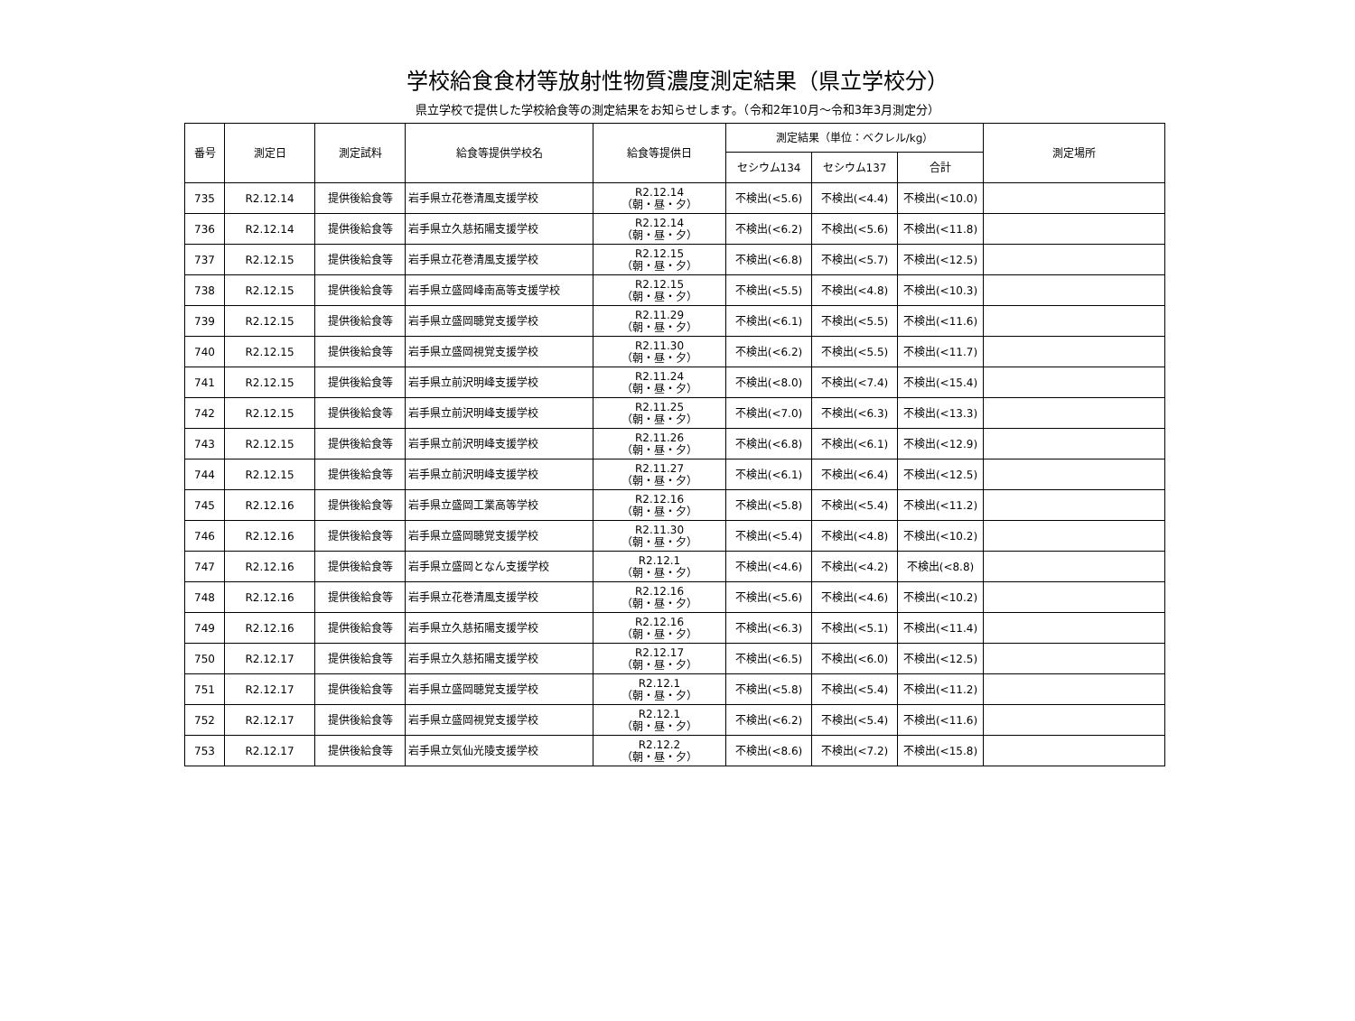学校給食食材等放射性物質濃度測定結果（県立学校分）
県立学校で提供した学校給食等の測定結果をお知らせします。（令和2年10月～令和3年3月測定分）
| 番号 | 測定日 | 測定試料 | 給食等提供学校名 | 給食等提供日 | 測定結果（単位：ベクレル/kg） | | | 測定場所 |
| --- | --- | --- | --- | --- | --- | --- | --- | --- |
| | | | | | セシウム134 | セシウム137 | 合計 | |
| 735 | R2.12.14 | 提供後給食等 | 岩手県立花巻清風支援学校 | R2.12.14 （朝・昼・夕） | 不検出(<5.6) | 不検出(<4.4) | 不検出(<10.0) | |
| 736 | R2.12.14 | 提供後給食等 | 岩手県立久慈拓陽支援学校 | R2.12.14 （朝・昼・夕） | 不検出(<6.2) | 不検出(<5.6) | 不検出(<11.8) | |
| 737 | R2.12.15 | 提供後給食等 | 岩手県立花巻清風支援学校 | R2.12.15 （朝・昼・夕） | 不検出(<6.8) | 不検出(<5.7) | 不検出(<12.5) | |
| 738 | R2.12.15 | 提供後給食等 | 岩手県立盛岡峰南高等支援学校 | R2.12.15 （朝・昼・夕） | 不検出(<5.5) | 不検出(<4.8) | 不検出(<10.3) | |
| 739 | R2.12.15 | 提供後給食等 | 岩手県立盛岡聴覚支援学校 | R2.11.29 （朝・昼・夕） | 不検出(<6.1) | 不検出(<5.5) | 不検出(<11.6) | |
| 740 | R2.12.15 | 提供後給食等 | 岩手県立盛岡視覚支援学校 | R2.11.30 （朝・昼・夕） | 不検出(<6.2) | 不検出(<5.5) | 不検出(<11.7) | |
| 741 | R2.12.15 | 提供後給食等 | 岩手県立前沢明峰支援学校 | R2.11.24 （朝・昼・夕） | 不検出(<8.0) | 不検出(<7.4) | 不検出(<15.4) | |
| 742 | R2.12.15 | 提供後給食等 | 岩手県立前沢明峰支援学校 | R2.11.25 （朝・昼・夕） | 不検出(<7.0) | 不検出(<6.3) | 不検出(<13.3) | |
| 743 | R2.12.15 | 提供後給食等 | 岩手県立前沢明峰支援学校 | R2.11.26 （朝・昼・夕） | 不検出(<6.8) | 不検出(<6.1) | 不検出(<12.9) | |
| 744 | R2.12.15 | 提供後給食等 | 岩手県立前沢明峰支援学校 | R2.11.27 （朝・昼・夕） | 不検出(<6.1) | 不検出(<6.4) | 不検出(<12.5) | |
| 745 | R2.12.16 | 提供後給食等 | 岩手県立盛岡工業高等学校 | R2.12.16 （朝・昼・夕） | 不検出(<5.8) | 不検出(<5.4) | 不検出(<11.2) | |
| 746 | R2.12.16 | 提供後給食等 | 岩手県立盛岡聴覚支援学校 | R2.11.30 （朝・昼・夕） | 不検出(<5.4) | 不検出(<4.8) | 不検出(<10.2) | |
| 747 | R2.12.16 | 提供後給食等 | 岩手県立盛岡となん支援学校 | R2.12.1 （朝・昼・夕） | 不検出(<4.6) | 不検出(<4.2) | 不検出(<8.8) | |
| 748 | R2.12.16 | 提供後給食等 | 岩手県立花巻清風支援学校 | R2.12.16 （朝・昼・夕） | 不検出(<5.6) | 不検出(<4.6) | 不検出(<10.2) | |
| 749 | R2.12.16 | 提供後給食等 | 岩手県立久慈拓陽支援学校 | R2.12.16 （朝・昼・夕） | 不検出(<6.3) | 不検出(<5.1) | 不検出(<11.4) | |
| 750 | R2.12.17 | 提供後給食等 | 岩手県立久慈拓陽支援学校 | R2.12.17 （朝・昼・夕） | 不検出(<6.5) | 不検出(<6.0) | 不検出(<12.5) | |
| 751 | R2.12.17 | 提供後給食等 | 岩手県立盛岡聴覚支援学校 | R2.12.1 （朝・昼・夕） | 不検出(<5.8) | 不検出(<5.4) | 不検出(<11.2) | |
| 752 | R2.12.17 | 提供後給食等 | 岩手県立盛岡視覚支援学校 | R2.12.1 （朝・昼・夕） | 不検出(<6.2) | 不検出(<5.4) | 不検出(<11.6) | |
| 753 | R2.12.17 | 提供後給食等 | 岩手県立気仙光陵支援学校 | R2.12.2 （朝・昼・夕） | 不検出(<8.6) | 不検出(<7.2) | 不検出(<15.8) | |